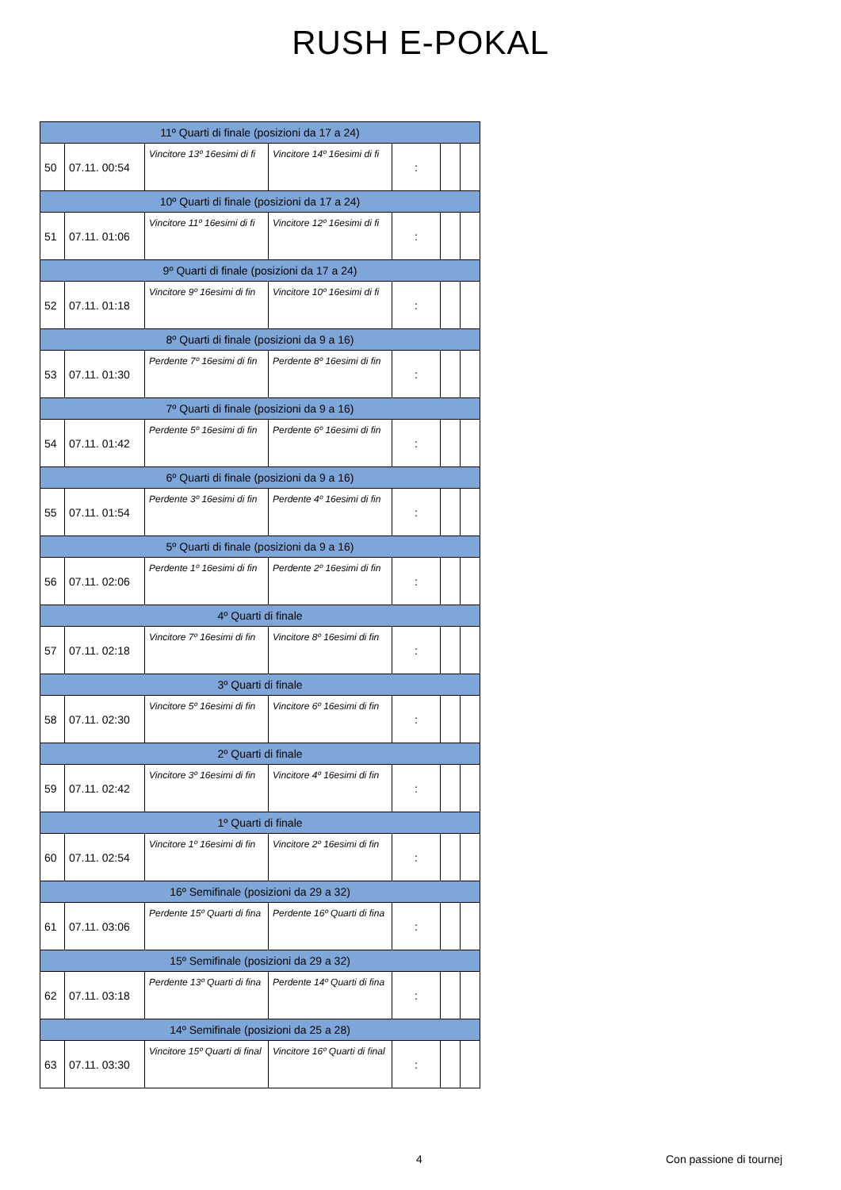RUSH E-POKAL
| 11º Quarti di finale (posizioni da 17 a 24) | | | | | | |
| 50 | 07.11. 00:54 | Vincitore 13º 16esimi di fi | Vincitore 14º 16esimi di fi | : | | |
| 10º Quarti di finale (posizioni da 17 a 24) | | | | | | |
| 51 | 07.11. 01:06 | Vincitore 11º 16esimi di fi | Vincitore 12º 16esimi di fi | : | | |
| 9º Quarti di finale (posizioni da 17 a 24) | | | | | | |
| 52 | 07.11. 01:18 | Vincitore 9º 16esimi di fin | Vincitore 10º 16esimi di fi | : | | |
| 8º Quarti di finale (posizioni da 9 a 16) | | | | | | |
| 53 | 07.11. 01:30 | Perdente 7º 16esimi di fin | Perdente 8º 16esimi di fin | : | | |
| 7º Quarti di finale (posizioni da 9 a 16) | | | | | | |
| 54 | 07.11. 01:42 | Perdente 5º 16esimi di fin | Perdente 6º 16esimi di fin | : | | |
| 6º Quarti di finale (posizioni da 9 a 16) | | | | | | |
| 55 | 07.11. 01:54 | Perdente 3º 16esimi di fin | Perdente 4º 16esimi di fin | : | | |
| 5º Quarti di finale (posizioni da 9 a 16) | | | | | | |
| 56 | 07.11. 02:06 | Perdente 1º 16esimi di fin | Perdente 2º 16esimi di fin | : | | |
| 4º Quarti di finale | | | | | | |
| 57 | 07.11. 02:18 | Vincitore 7º 16esimi di fin | Vincitore 8º 16esimi di fin | : | | |
| 3º Quarti di finale | | | | | | |
| 58 | 07.11. 02:30 | Vincitore 5º 16esimi di fin | Vincitore 6º 16esimi di fin | : | | |
| 2º Quarti di finale | | | | | | |
| 59 | 07.11. 02:42 | Vincitore 3º 16esimi di fin | Vincitore 4º 16esimi di fin | : | | |
| 1º Quarti di finale | | | | | | |
| 60 | 07.11. 02:54 | Vincitore 1º 16esimi di fin | Vincitore 2º 16esimi di fin | : | | |
| 16º Semifinale (posizioni da 29 a 32) | | | | | | |
| 61 | 07.11. 03:06 | Perdente 15º Quarti di fina | Perdente 16º Quarti di fina | : | | |
| 15º Semifinale (posizioni da 29 a 32) | | | | | | |
| 62 | 07.11. 03:18 | Perdente 13º Quarti di fina | Perdente 14º Quarti di fina | : | | |
| 14º Semifinale (posizioni da 25 a 28) | | | | | | |
| 63 | 07.11. 03:30 | Vincitore 15º Quarti di final | Vincitore 16º Quarti di final | : | | |
4 Con passione di tournej